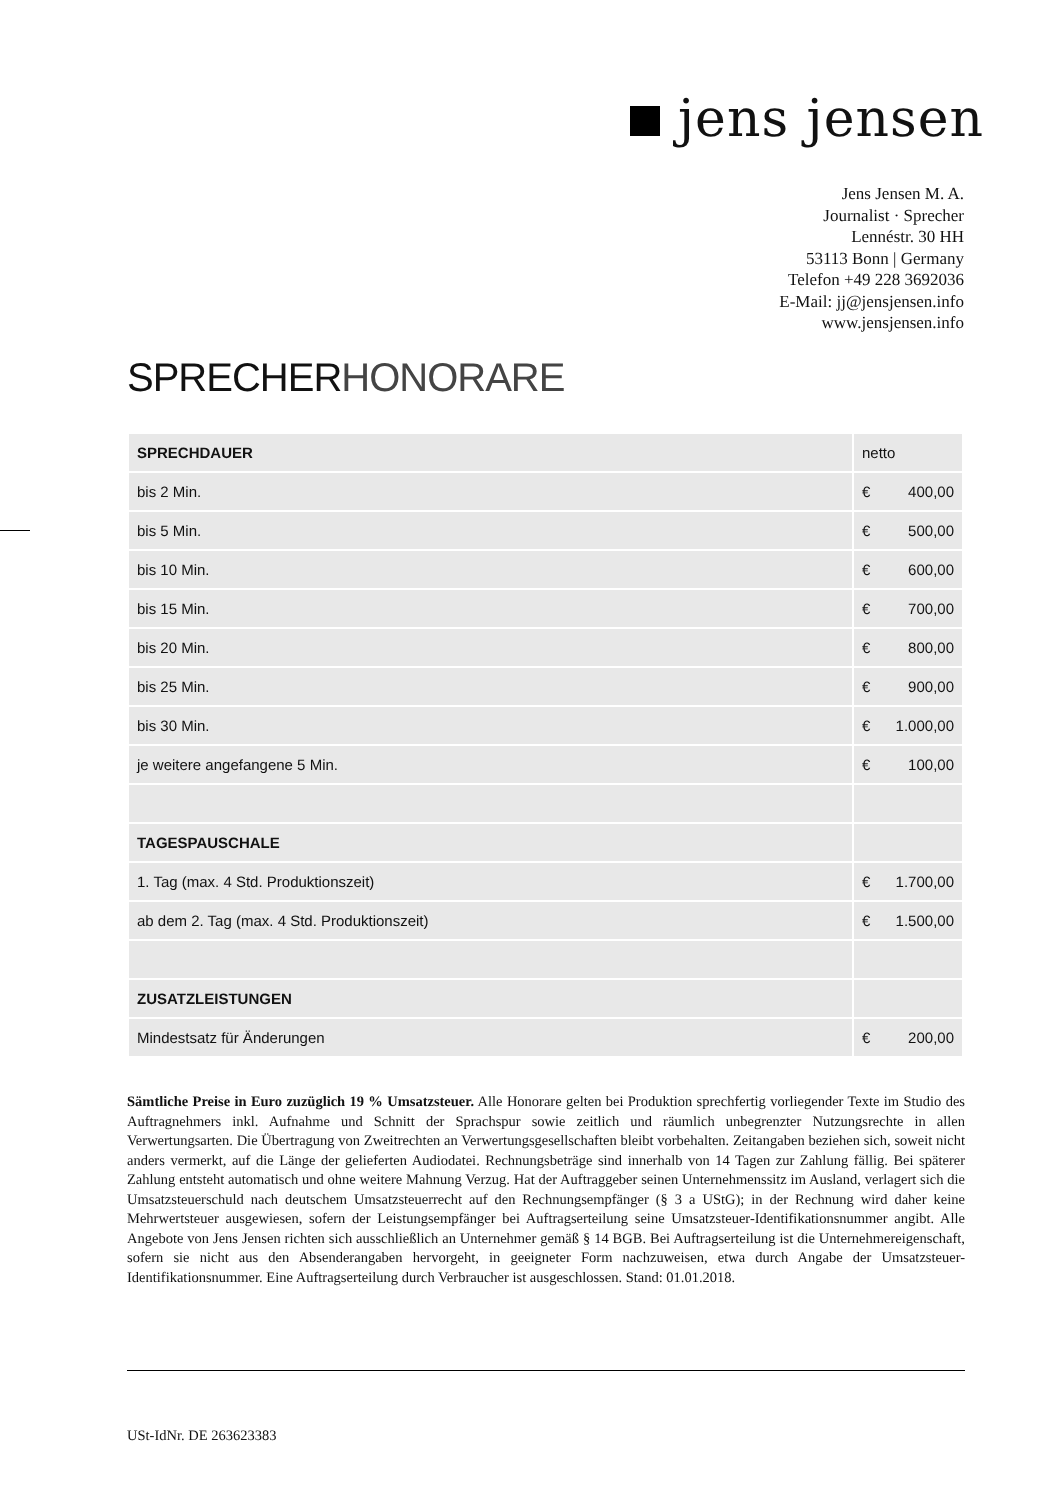jens jensen
Jens Jensen M. A.
Journalist · Sprecher
Lennéstr. 30 HH
53113 Bonn | Germany
Telefon +49 228 3692036
E-Mail: jj@jensjensen.info
www.jensjensen.info
SPRECHERHONORARE
| SPRECHDAUER | netto |
| bis 2 Min. | € 400,00 |
| bis 5 Min. | € 500,00 |
| bis 10 Min. | € 600,00 |
| bis 15 Min. | € 700,00 |
| bis 20 Min. | € 800,00 |
| bis 25 Min. | € 900,00 |
| bis 30 Min. | € 1.000,00 |
| je weitere angefangene 5 Min. | € 100,00 |
| TAGESPAUSCHALE | |
| 1. Tag (max. 4 Std. Produktionszeit) | € 1.700,00 |
| ab dem 2. Tag (max. 4 Std. Produktionszeit) | € 1.500,00 |
| ZUSATZLEISTUNGEN | |
| Mindestsatz für Änderungen | € 200,00 |
Sämtliche Preise in Euro zuzüglich 19 % Umsatzsteuer. Alle Honorare gelten bei Produktion sprechfertig vorliegender Texte im Studio des Auftragnehmers inkl. Aufnahme und Schnitt der Sprachspur sowie zeitlich und räumlich unbegrenzter Nutzungsrechte in allen Verwertungsarten. Die Übertragung von Zweitrechten an Verwertungsgesellschaften bleibt vorbehalten. Zeitangaben beziehen sich, soweit nicht anders vermerkt, auf die Länge der gelieferten Audiodatei. Rechnungsbeträge sind innerhalb von 14 Tagen zur Zahlung fällig. Bei späterer Zahlung entsteht automatisch und ohne weitere Mahnung Verzug. Hat der Auftraggeber seinen Unternehmenssitz im Ausland, verlagert sich die Umsatzsteuerschuld nach deutschem Umsatzsteuerrecht auf den Rechnungsempfänger (§ 3 a UStG); in der Rechnung wird daher keine Mehrwertsteuer ausgewiesen, sofern der Leistungsempfänger bei Auftragserteilung seine Umsatzsteuer-Identifikationsnummer angibt. Alle Angebote von Jens Jensen richten sich ausschließlich an Unternehmer gemäß § 14 BGB. Bei Auftragserteilung ist die Unternehmereigenschaft, sofern sie nicht aus den Absenderangaben hervorgeht, in geeigneter Form nachzuweisen, etwa durch Angabe der Umsatzsteuer-Identifikationsnummer. Eine Auftragserteilung durch Verbraucher ist ausgeschlossen. Stand: 01.01.2018.
USt-IdNr. DE 263623383